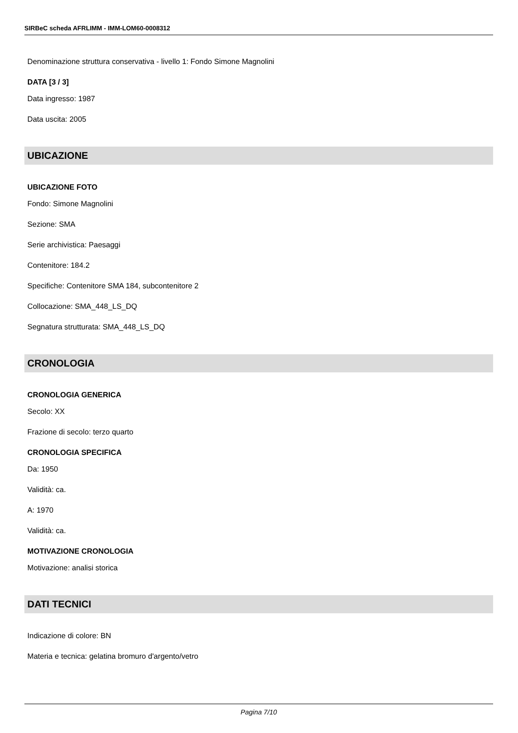SIRBeC scheda AFRLIMM - IMM-LOM60-0008312
Denominazione struttura conservativa - livello 1: Fondo Simone Magnolini
DATA [3 / 3]
Data ingresso: 1987
Data uscita: 2005
UBICAZIONE
UBICAZIONE FOTO
Fondo: Simone Magnolini
Sezione: SMA
Serie archivistica: Paesaggi
Contenitore: 184.2
Specifiche: Contenitore SMA 184, subcontenitore 2
Collocazione: SMA_448_LS_DQ
Segnatura strutturata: SMA_448_LS_DQ
CRONOLOGIA
CRONOLOGIA GENERICA
Secolo: XX
Frazione di secolo: terzo quarto
CRONOLOGIA SPECIFICA
Da: 1950
Validità: ca.
A: 1970
Validità: ca.
MOTIVAZIONE CRONOLOGIA
Motivazione: analisi storica
DATI TECNICI
Indicazione di colore: BN
Materia e tecnica: gelatina bromuro d'argento/vetro
Pagina 7/10